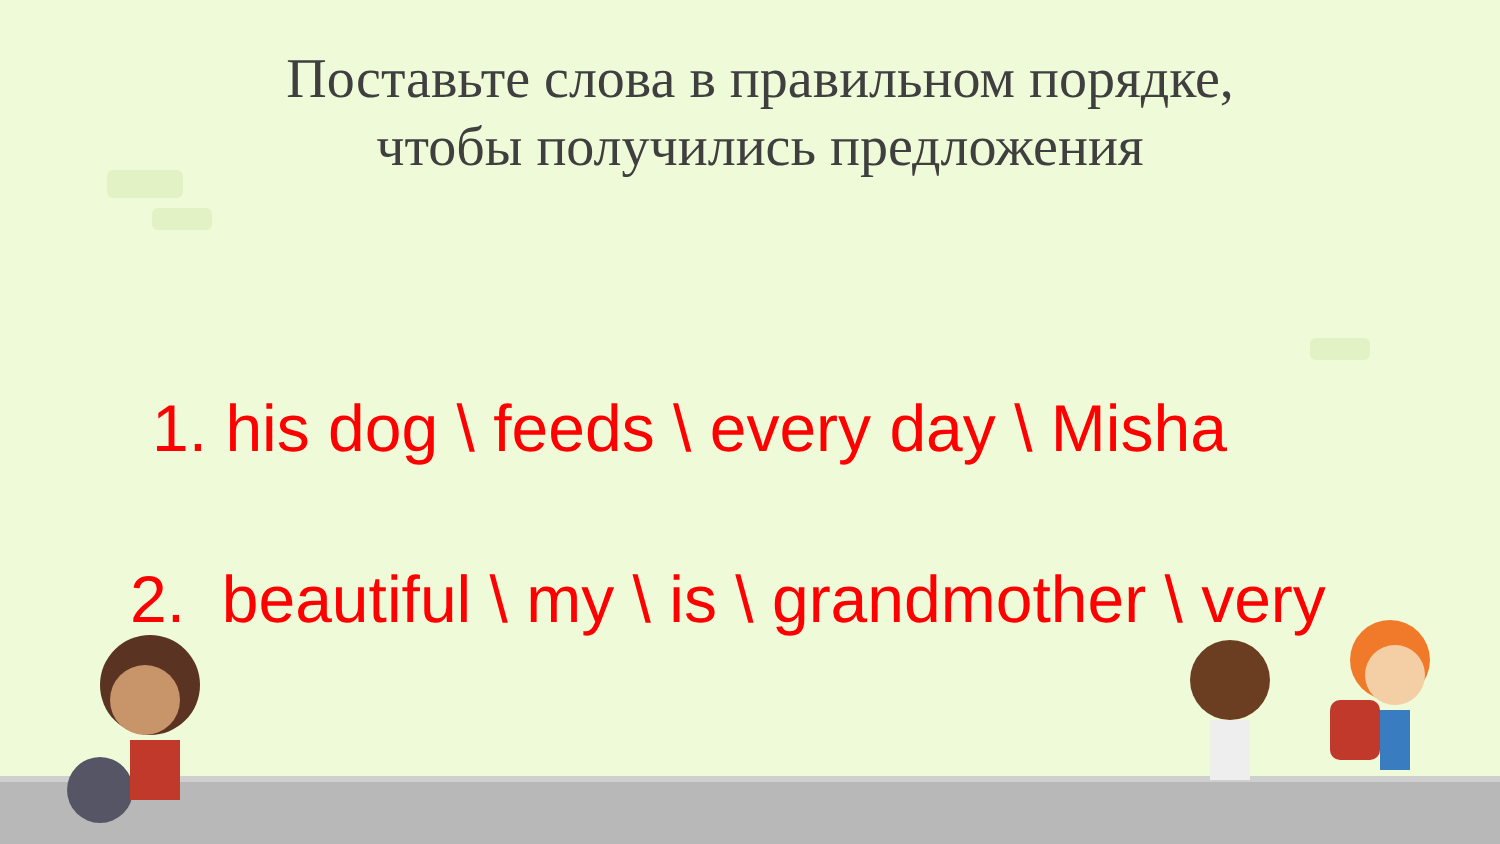Поставьте слова в правильном порядке,
чтобы получились предложения
1. his dog \ feeds \ every day \ Misha
2. beautiful \ my \ is \ grandmother \ very